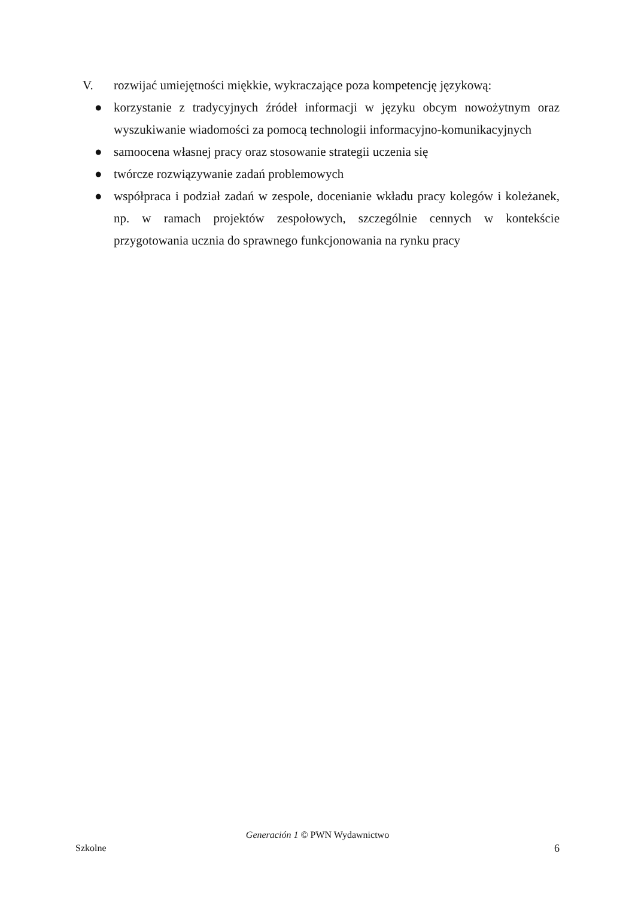V. rozwijać umiejętności miękkie, wykraczające poza kompetencję językową:
● korzystanie z tradycyjnych źródeł informacji w języku obcym nowożytnym oraz wyszukiwanie wiadomości za pomocą technologii informacyjno-komunikacyjnych
● samoocena własnej pracy oraz stosowanie strategii uczenia się
● twórcze rozwiązywanie zadań problemowych
● współpraca i podział zadań w zespole, docenianie wkładu pracy kolegów i koleżanek, np. w ramach projektów zespołowych, szczególnie cennych w kontekście przygotowania ucznia do sprawnego funkcjonowania na rynku pracy
Generación 1 © PWN Wydawnictwo
Szkolne 6